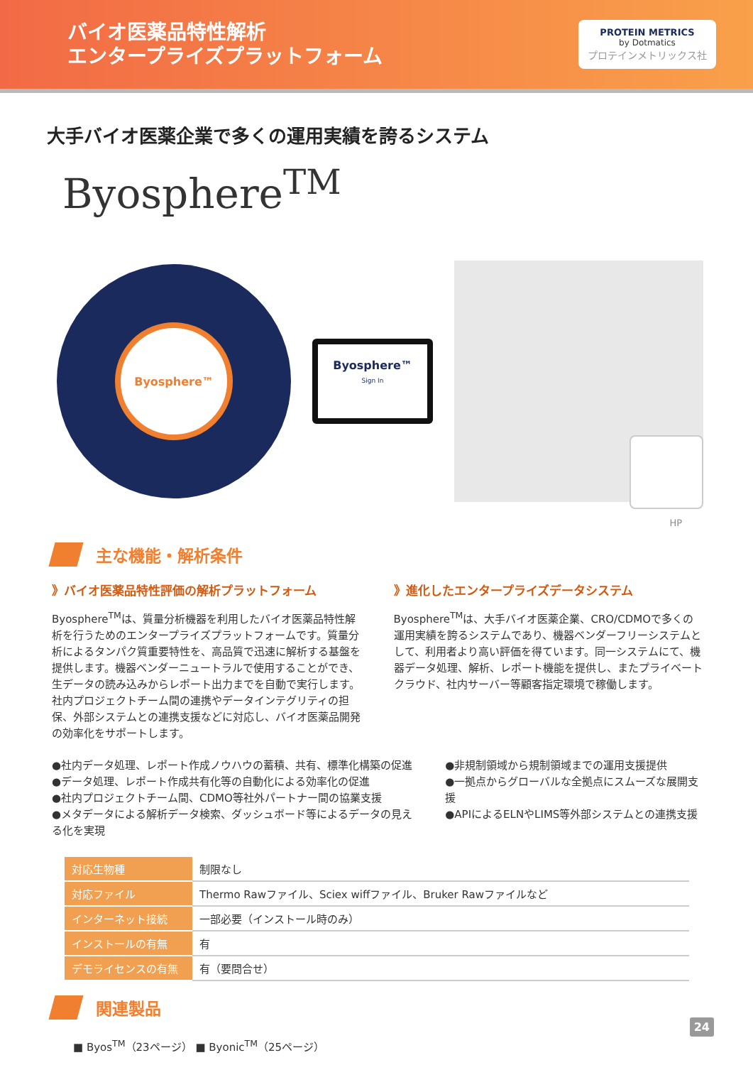バイオ医薬品特性解析
エンタープライズプラットフォーム
PROTEIN METRICS
by Dotmatics
プロテインメトリックス社
大手バイオ医薬企業で多くの運用実績を誇るシステム
Byosphere<sup>TM</sup>
Byosphere™
Byosphere™
Sign In
HP
主な機能・解析条件
》バイオ医薬品特性評価の解析プラットフォーム
Byosphere<sup>TM</sup>は、質量分析機器を利用したバイオ医薬品特性解析を行うためのエンタープライズプラットフォームです。質量分析によるタンパク質重要特性を、高品質で迅速に解析する基盤を提供します。機器ベンダーニュートラルで使用することができ、生データの読み込みからレポート出力までを自動で実行します。社内プロジェクトチーム間の連携やデータインテグリティの担保、外部システムとの連携支援などに対応し、バイオ医薬品開発の効率化をサポートします。
》進化したエンタープライズデータシステム
Byosphere<sup>TM</sup>は、大手バイオ医薬企業、CRO/CDMOで多くの運用実績を誇るシステムであり、機器ベンダーフリーシステムとして、利用者より高い評価を得ています。同一システムにて、機器データ処理、解析、レポート機能を提供し、またプライベートクラウド、社内サーバー等顧客指定環境で稼働します。
●社内データ処理、レポート作成ノウハウの蓄積、共有、標準化構築の促進
●データ処理、レポート作成共有化等の自動化による効率化の促進
●社内プロジェクトチーム間、CDMO等社外パートナー間の協業支援
●メタデータによる解析データ検索、ダッシュボード等によるデータの見える化を実現
●非規制領域から規制領域までの運用支援提供
●一拠点からグローバルな全拠点にスムーズな展開支援
●APIによるELNやLIMS等外部システムとの連携支援
| 対応生物種 | 制限なし |
| 対応ファイル | Thermo Rawファイル、Sciex wiffファイル、Bruker Rawファイルなど |
| インターネット接続 | 一部必要（インストール時のみ） |
| インストールの有無 | 有 |
| デモライセンスの有無 | 有（要問合せ） |
関連製品
■ Byos<sup>TM</sup>（23ページ） ■ Byonic<sup>TM</sup>（25ページ）
24